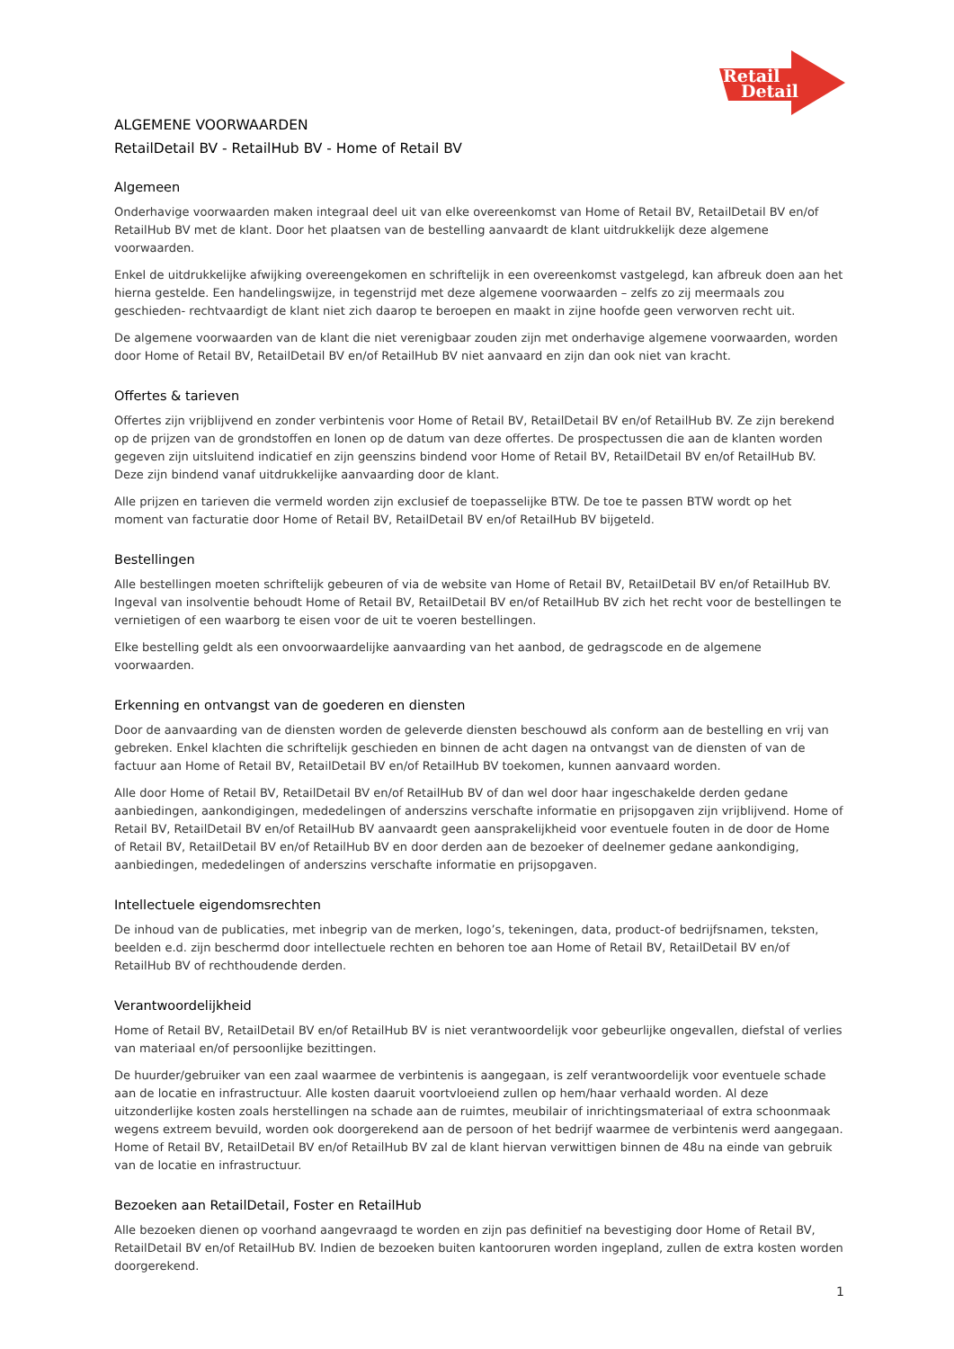Retail
Detail
ALGEMENE VOORWAARDEN
RetailDetail BV - RetailHub BV - Home of Retail BV
Algemeen
Onderhavige voorwaarden maken integraal deel uit van elke overeenkomst van Home of Retail BV, RetailDetail BV en/of RetailHub BV met de klant. Door het plaatsen van de bestelling aanvaardt de klant uitdrukkelijk deze algemene voorwaarden.
Enkel de uitdrukkelijke afwijking overeengekomen en schriftelijk in een overeenkomst vastgelegd, kan afbreuk doen aan het hierna gestelde. Een handelingswijze, in tegenstrijd met deze algemene voorwaarden – zelfs zo zij meermaals zou geschieden- rechtvaardigt de klant niet zich daarop te beroepen en maakt in zijne hoofde geen verworven recht uit.
De algemene voorwaarden van de klant die niet verenigbaar zouden zijn met onderhavige algemene voorwaarden, worden door Home of Retail BV, RetailDetail BV en/of RetailHub BV niet aanvaard en zijn dan ook niet van kracht.
Offertes & tarieven
Offertes zijn vrijblijvend en zonder verbintenis voor Home of Retail BV, RetailDetail BV en/of RetailHub BV. Ze zijn berekend op de prijzen van de grondstoffen en lonen op de datum van deze offertes. De prospectussen die aan de klanten worden gegeven zijn uitsluitend indicatief en zijn geenszins bindend voor Home of Retail BV, RetailDetail BV en/of RetailHub BV. Deze zijn bindend vanaf uitdrukkelijke aanvaarding door de klant.
Alle prijzen en tarieven die vermeld worden zijn exclusief de toepasselijke BTW. De toe te passen BTW wordt op het moment van facturatie door Home of Retail BV, RetailDetail BV en/of RetailHub BV bijgeteld.
Bestellingen
Alle bestellingen moeten schriftelijk gebeuren of via de website van Home of Retail BV, RetailDetail BV en/of RetailHub BV. Ingeval van insolventie behoudt Home of Retail BV, RetailDetail BV en/of RetailHub BV zich het recht voor de bestellingen te vernietigen of een waarborg te eisen voor de uit te voeren bestellingen.
Elke bestelling geldt als een onvoorwaardelijke aanvaarding van het aanbod, de gedragscode en de algemene voorwaarden.
Erkenning en ontvangst van de goederen en diensten
Door de aanvaarding van de diensten worden de geleverde diensten beschouwd als conform aan de bestelling en vrij van gebreken. Enkel klachten die schriftelijk geschieden en binnen de acht dagen na ontvangst van de diensten of van de factuur aan Home of Retail BV, RetailDetail BV en/of RetailHub BV toekomen, kunnen aanvaard worden.
Alle door Home of Retail BV, RetailDetail BV en/of RetailHub BV of dan wel door haar ingeschakelde derden gedane aanbiedingen, aankondigingen, mededelingen of anderszins verschafte informatie en prijsopgaven zijn vrijblijvend. Home of Retail BV, RetailDetail BV en/of RetailHub BV aanvaardt geen aansprakelijkheid voor eventuele fouten in de door de Home of Retail BV, RetailDetail BV en/of RetailHub BV en door derden aan de bezoeker of deelnemer gedane aankondiging, aanbiedingen, mededelingen of anderszins verschafte informatie en prijsopgaven.
Intellectuele eigendomsrechten
De inhoud van de publicaties, met inbegrip van de merken, logo’s, tekeningen, data, product-of bedrijfsnamen, teksten, beelden e.d. zijn beschermd door intellectuele rechten en behoren toe aan Home of Retail BV, RetailDetail BV en/of RetailHub BV of rechthoudende derden.
Verantwoordelijkheid
Home of Retail BV, RetailDetail BV en/of RetailHub BV is niet verantwoordelijk voor gebeurlijke ongevallen, diefstal of verlies van materiaal en/of persoonlijke bezittingen.
De huurder/gebruiker van een zaal waarmee de verbintenis is aangegaan, is zelf verantwoordelijk voor eventuele schade aan de locatie en infrastructuur. Alle kosten daaruit voortvloeiend zullen op hem/haar verhaald worden. Al deze uitzonderlijke kosten zoals herstellingen na schade aan de ruimtes, meubilair of inrichtingsmateriaal of extra schoonmaak wegens extreem bevuild, worden ook doorgerekend aan de persoon of het bedrijf waarmee de verbintenis werd aangegaan. Home of Retail BV, RetailDetail BV en/of RetailHub BV zal de klant hiervan verwittigen binnen de 48u na einde van gebruik van de locatie en infrastructuur.
Bezoeken aan RetailDetail, Foster en RetailHub
Alle bezoeken dienen op voorhand aangevraagd te worden en zijn pas definitief na bevestiging door Home of Retail BV, RetailDetail BV en/of RetailHub BV. Indien de bezoeken buiten kantooruren worden ingepland, zullen de extra kosten worden doorgerekend.
1